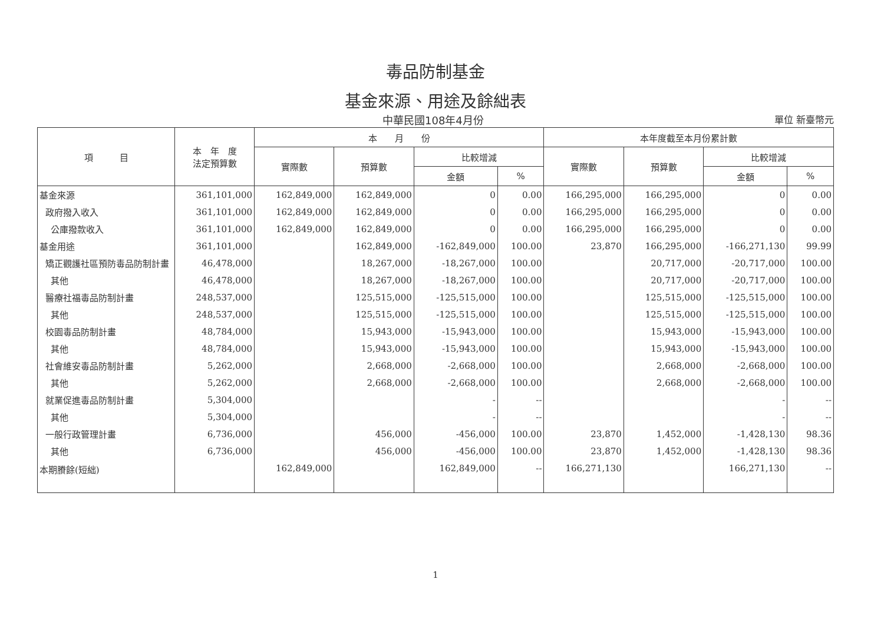毒品防制基金
基金來源、用途及餘絀表
中華民國108年4月份 單位 新臺幣元
| 項 目 | 本 年 度 法定預算數 | 本 月 份 | | | | 本年度截至本月份累計數 | | | |
| --- | --- | --- | --- | --- | --- | --- | --- | --- | --- |
| | | 實際數 | 預算數 | 比較增減 | | 實際數 | 預算數 | 比較增減 | |
| | | | | 金額 | % | | | 金額 | % |
| 基金來源 | 361,101,000 | 162,849,000 | 162,849,000 | 0 | 0.00 | 166,295,000 | 166,295,000 | 0 | 0.00 |
| 政府撥入收入 | 361,101,000 | 162,849,000 | 162,849,000 | 0 | 0.00 | 166,295,000 | 166,295,000 | 0 | 0.00 |
| 公庫撥款收入 | 361,101,000 | 162,849,000 | 162,849,000 | 0 | 0.00 | 166,295,000 | 166,295,000 | 0 | 0.00 |
| 基金用途 | 361,101,000 | | 162,849,000 | -162,849,000 | 100.00 | 23,870 | 166,295,000 | -166,271,130 | 99.99 |
| 矯正觀護社區預防毒品防制計畫 | 46,478,000 | | 18,267,000 | -18,267,000 | 100.00 | | 20,717,000 | -20,717,000 | 100.00 |
| 其他 | 46,478,000 | | 18,267,000 | -18,267,000 | 100.00 | | 20,717,000 | -20,717,000 | 100.00 |
| 醫療社福毒品防制計畫 | 248,537,000 | | 125,515,000 | -125,515,000 | 100.00 | | 125,515,000 | -125,515,000 | 100.00 |
| 其他 | 248,537,000 | | 125,515,000 | -125,515,000 | 100.00 | | 125,515,000 | -125,515,000 | 100.00 |
| 校園毒品防制計畫 | 48,784,000 | | 15,943,000 | -15,943,000 | 100.00 | | 15,943,000 | -15,943,000 | 100.00 |
| 其他 | 48,784,000 | | 15,943,000 | -15,943,000 | 100.00 | | 15,943,000 | -15,943,000 | 100.00 |
| 社會維安毒品防制計畫 | 5,262,000 | | 2,668,000 | -2,668,000 | 100.00 | | 2,668,000 | -2,668,000 | 100.00 |
| 其他 | 5,262,000 | | 2,668,000 | -2,668,000 | 100.00 | | 2,668,000 | -2,668,000 | 100.00 |
| 就業促進毒品防制計畫 | 5,304,000 | | | - | -- | | | - | -- |
| 其他 | 5,304,000 | | | - | -- | | | - | -- |
| 一般行政管理計畫 | 6,736,000 | | 456,000 | -456,000 | 100.00 | 23,870 | 1,452,000 | -1,428,130 | 98.36 |
| 其他 | 6,736,000 | | 456,000 | -456,000 | 100.00 | 23,870 | 1,452,000 | -1,428,130 | 98.36 |
| 本期賸餘(短絀) | | 162,849,000 | | 162,849,000 | -- | 166,271,130 | | 166,271,130 | -- |
1